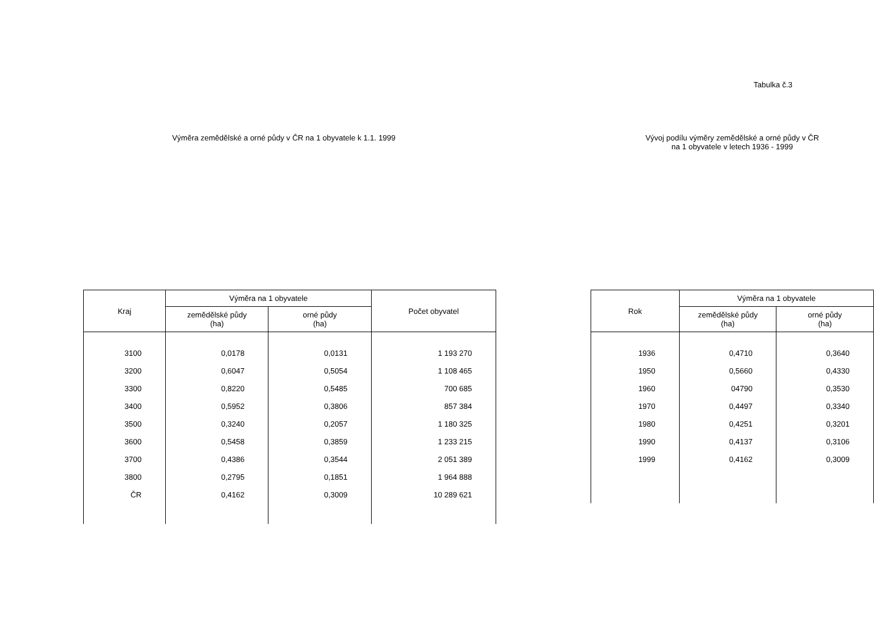Tabulka č.3
Výměra zemědělské a orné půdy v ČR na 1 obyvatele k 1.1. 1999
| Kraj | Výměra na 1 obyvatele | | Počet obyvatel |
| --- | --- | --- | --- |
| | zemědělské půdy (ha) | orné půdy (ha) | |
| 3100 | 0,0178 | 0,0131 | 1 193 270 |
| 3200 | 0,6047 | 0,5054 | 1 108 465 |
| 3300 | 0,8220 | 0,5485 | 700 685 |
| 3400 | 0,5952 | 0,3806 | 857 384 |
| 3500 | 0,3240 | 0,2057 | 1 180 325 |
| 3600 | 0,5458 | 0,3859 | 1 233 215 |
| 3700 | 0,4386 | 0,3544 | 2 051 389 |
| 3800 | 0,2795 | 0,1851 | 1 964 888 |
| ČR | 0,4162 | 0,3009 | 10 289 621 |
Vývoj podílu výměry zemědělské a orné půdy v ČR
na 1 obyvatele v letech 1936 - 1999
| Rok | Výměra na 1 obyvatele | |
| --- | --- | --- |
| | zemědělské půdy (ha) | orné půdy (ha) |
| 1936 | 0,4710 | 0,3640 |
| 1950 | 0,5660 | 0,4330 |
| 1960 | 04790 | 0,3530 |
| 1970 | 0,4497 | 0,3340 |
| 1980 | 0,4251 | 0,3201 |
| 1990 | 0,4137 | 0,3106 |
| 1999 | 0,4162 | 0,3009 |